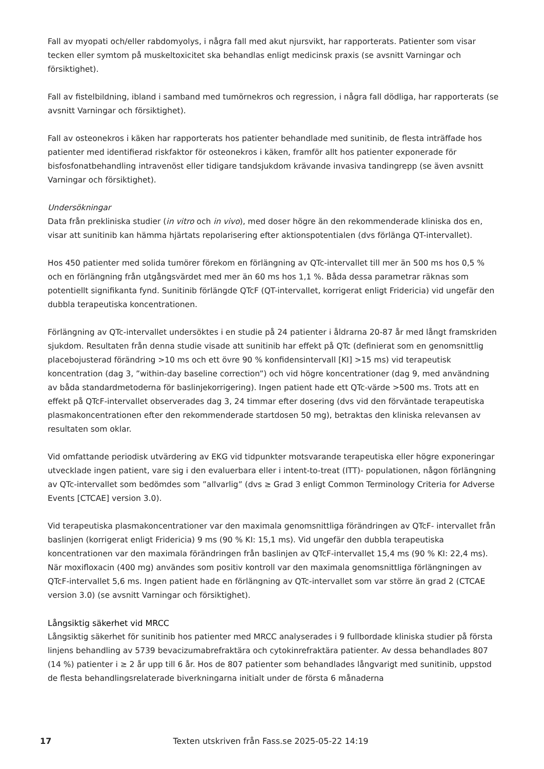Fall av myopati och/eller rabdomyolys, i några fall med akut njursvikt, har rapporterats. Patienter som visar tecken eller symtom på muskeltoxicitet ska behandlas enligt medicinsk praxis (se avsnitt Varningar och försiktighet).
Fall av fistelbildning, ibland i samband med tumörnekros och regression, i några fall dödliga, har rapporterats (se avsnitt Varningar och försiktighet).
Fall av osteonekros i käken har rapporterats hos patienter behandlade med sunitinib, de flesta inträffade hos patienter med identifierad riskfaktor för osteonekros i käken, framför allt hos patienter exponerade för bisfosfonatbehandling intravenöst eller tidigare tandsjukdom krävande invasiva tandingrepp (se även avsnitt Varningar och försiktighet).
Undersökningar
Data från prekliniska studier (in vitro och in vivo), med doser högre än den rekommenderade kliniska dos en, visar att sunitinib kan hämma hjärtats repolarisering efter aktionspotentialen (dvs förlänga QT-intervallet).
Hos 450 patienter med solida tumörer förekom en förlängning av QTc-intervallet till mer än 500 ms hos 0,5 % och en förlängning från utgångsvärdet med mer än 60 ms hos 1,1 %. Båda dessa parametrar räknas som potentiellt signifikanta fynd. Sunitinib förlängde QTcF (QT-intervallet, korrigerat enligt Fridericia) vid ungefär den dubbla terapeutiska koncentrationen.
Förlängning av QTc-intervallet undersöktes i en studie på 24 patienter i åldrarna 20-87 år med långt framskriden sjukdom. Resultaten från denna studie visade att sunitinib har effekt på QTc (definierat som en genomsnittlig placebojusterad förändring >10 ms och ett övre 90 % konfidensintervall [KI] >15 ms) vid terapeutisk koncentration (dag 3, ”within-day baseline correction”) och vid högre koncentrationer (dag 9, med användning av båda standardmetoderna för baslinjekorrigering). Ingen patient hade ett QTc-värde >500 ms. Trots att en effekt på QTcF-intervallet observerades dag 3, 24 timmar efter dosering (dvs vid den förväntade terapeutiska plasmakoncentrationen efter den rekommenderade startdosen 50 mg), betraktas den kliniska relevansen av resultaten som oklar.
Vid omfattande periodisk utvärdering av EKG vid tidpunkter motsvarande terapeutiska eller högre exponeringar utvecklade ingen patient, vare sig i den evaluerbara eller i intent-to-treat (ITT)- populationen, någon förlängning av QTc-intervallet som bedömdes som ”allvarlig” (dvs ≥ Grad 3 enligt Common Terminology Criteria for Adverse Events [CTCAE] version 3.0).
Vid terapeutiska plasmakoncentrationer var den maximala genomsnittliga förändringen av QTcF- intervallet från baslinjen (korrigerat enligt Fridericia) 9 ms (90 % KI: 15,1 ms). Vid ungefär den dubbla terapeutiska koncentrationen var den maximala förändringen från baslinjen av QTcF-intervallet 15,4 ms (90 % KI: 22,4 ms). När moxifloxacin (400 mg) användes som positiv kontroll var den maximala genomsnittliga förlängningen av QTcF-intervallet 5,6 ms. Ingen patient hade en förlängning av QTc-intervallet som var större än grad 2 (CTCAE version 3.0) (se avsnitt Varningar och försiktighet).
Långsiktig säkerhet vid MRCC
Långsiktig säkerhet för sunitinib hos patienter med MRCC analyserades i 9 fullbordade kliniska studier på första linjens behandling av 5739 bevacizumabrefraktära och cytokinrefraktära patienter. Av dessa behandlades 807 (14 %) patienter i ≥ 2 år upp till 6 år. Hos de 807 patienter som behandlades långvarigt med sunitinib, uppstod de flesta behandlingsrelaterade biverkningarna initialt under de första 6 månaderna
17 Texten utskriven från Fass.se 2025-05-22 14:19